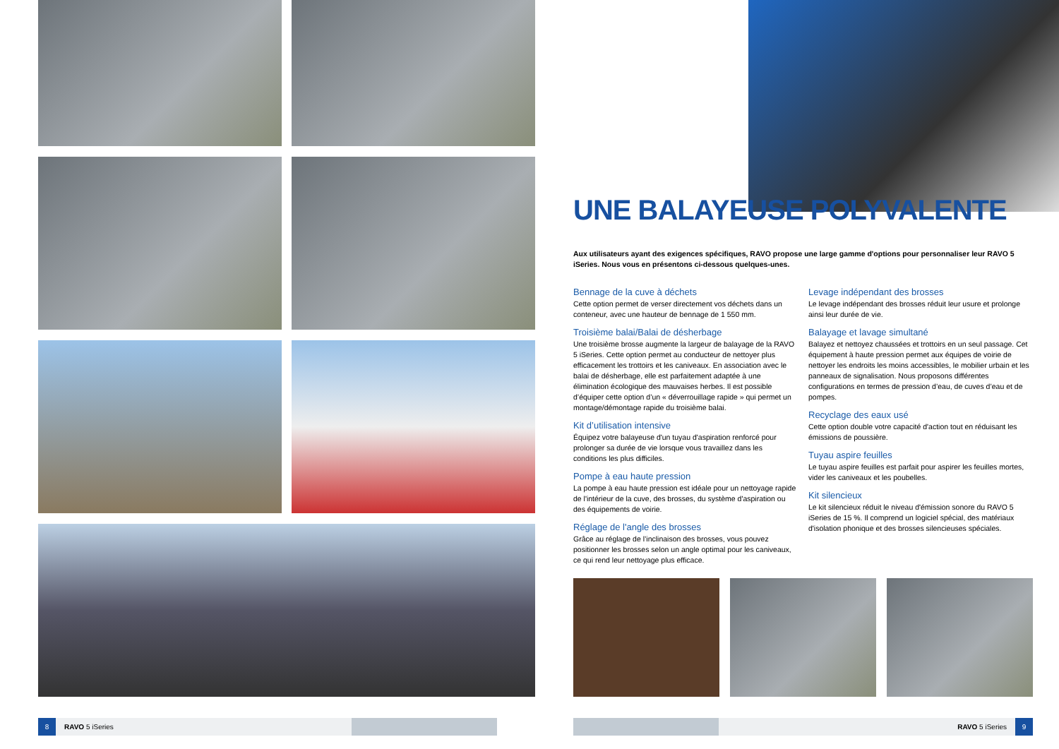UNE BALAYEUSE POLYVALENTE
Aux utilisateurs ayant des exigences spécifiques, RAVO propose une large gamme d'options pour personnaliser leur RAVO 5 iSeries. Nous vous en présentons ci-dessous quelques-unes.
Bennage de la cuve à déchets
Cette option permet de verser directement vos déchets dans un conteneur, avec une hauteur de bennage de 1 550 mm.
Troisième balai/Balai de désherbage
Une troisième brosse augmente la largeur de balayage de la RAVO 5 iSeries. Cette option permet au conducteur de nettoyer plus efficacement les trottoirs et les caniveaux. En association avec le balai de désherbage, elle est parfaitement adaptée à une élimination écologique des mauvaises herbes. Il est possible d’équiper cette option d’un « déverrouillage rapide » qui permet un montage/démontage rapide du troisième balai.
Kit d’utilisation intensive
Équipez votre balayeuse d'un tuyau d'aspiration renforcé pour prolonger sa durée de vie lorsque vous travaillez dans les conditions les plus difficiles.
Pompe à eau haute pression
La pompe à eau haute pression est idéale pour un nettoyage rapide de l'intérieur de la cuve, des brosses, du système d'aspiration ou des équipements de voirie.
Réglage de l'angle des brosses
Grâce au réglage de l’inclinaison des brosses, vous pouvez positionner les brosses selon un angle optimal pour les caniveaux, ce qui rend leur nettoyage plus efficace.
Levage indépendant des brosses
Le levage indépendant des brosses réduit leur usure et prolonge ainsi leur durée de vie.
Balayage et lavage simultané
Balayez et nettoyez chaussées et trottoirs en un seul passage. Cet équipement à haute pression permet aux équipes de voirie de nettoyer les endroits les moins accessibles, le mobilier urbain et les panneaux de signalisation. Nous proposons différentes configurations en termes de pression d’eau, de cuves d’eau et de pompes.
Recyclage des eaux usé
Cette option double votre capacité d'action tout en réduisant les émissions de poussière.
Tuyau aspire feuilles
Le tuyau aspire feuilles est parfait pour aspirer les feuilles mortes, vider les caniveaux et les poubelles.
Kit silencieux
Le kit silencieux réduit le niveau d'émission sonore du RAVO 5 iSeries de 15 %. Il comprend un logiciel spécial, des matériaux d'isolation phonique et des brosses silencieuses spéciales.
8
RAVO 5 iSeries
RAVO 5 iSeries
9